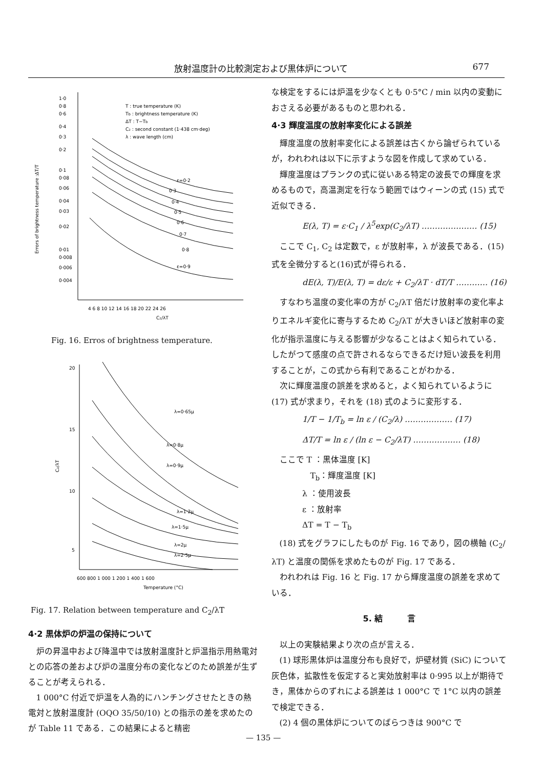放射温度計の比較測定および黒体炉について 677
1·0
0·8
0·6
0·4
0·3
0·2
0·1
0·08
0·06
0·04
0·03
0·02
0·01
0·008
0·006
0·004
Errors of brightness temperature :ΔT/T
T : true temperature (K)
Tb : brightness temperature (K)
ΔT : T−Tb
C₂ : second constant (1·438 cm·deg)
λ : wave length (cm)
ε=0·2
0·3
0·4
0·5
0·6
0·7
0·8
ε=0·9
4 6 8 10 12 14 16 18 20 22 24 26
C₂/λT
Fig. 16. Erros of brightness temperature.
20
15
10
5
C₂/λT
λ=0·65μ
λ=0·8μ
λ=0·9μ
λ=1·2μ
λ=1·5μ
λ=2μ
λ=2·5μ
600 800 1 000 1 200 1 400 1 600
Temperature (°C)
Fig. 17. Relation between temperature and C<sub>2</sub>/λT
4·2 黒体炉の炉温の保持について
炉の昇温中および降温中では放射温度計と炉温指示用熱電対との応答の差および炉の温度分布の変化などのため誤差が生ずることが考えられる．
1 000°C 付近で炉温を人為的にハンチングさせたときの熱電対と放射温度計 (OQO 35/50/10) との指示の差を求めたのが Table 11 である．この結果によると精密
な検定をするには炉温を少なくとも 0·5°C / min 以内の変動におさえる必要があるものと思われる．
4·3 輝度温度の放射率変化による誤差
輝度温度の放射率変化による誤差は古くから論ぜられているが，われわれは以下に示すような図を作成して求めている．
輝度温度はプランクの式に従いある特定の波長での輝度を求めるもので，高温測定を行なう範囲ではウィーンの式 (15) 式で近似できる．
E(λ, T) = ε·C<sub>1</sub> / λ<sup>5</sup>exp(C<sub>2</sub>/λT) ………………… (15)
ここで C<sub>1</sub>, C<sub>2</sub> は定数で，ε が放射率，λ が波長である．(15)式を全微分すると(16)式が得られる．
dE(λ, T)/E(λ, T) = dε/ε + C<sub>2</sub>/λT · dT/T ………… (16)
すなわち温度の変化率の方が C<sub>2</sub>/λT 倍だけ放射率の変化率よりエネルギ変化に寄与するため C<sub>2</sub>/λT が大きいほど放射率の変化が指示温度に与える影響が少なることはよく知られている．したがつて感度の点で許されるならできるだけ短い波長を利用することが，この式から有利であることがわかる．
次に輝度温度の誤差を求めると，よく知られているように (17) 式が求まり，それを (18) 式のように変形する．
1/T − 1/T<sub>b</sub> = ln ε / (C<sub>2</sub>/λ) ……………… (17)
ΔT/T = ln ε / (ln ε − C<sub>2</sub>/λT) ……………… (18)
ここで T ：黒体温度 [K]
T<sub>b</sub>：輝度温度 [K]
λ ：使用波長
ε ：放射率
ΔT = T − T<sub>b</sub>
(18) 式をグラフにしたものが Fig. 16 であり，図の横軸 (C<sub>2</sub>/λT) と温度の関係を求めたものが Fig. 17 である．
われわれは Fig. 16 と Fig. 17 から輝度温度の誤差を求めている．
5. 結　　　言
以上の実験結果より次の点が言える．
(1) 球形黒体炉は温度分布も良好で，炉壁材質 (SiC) について灰色体，拡散性を仮定すると実効放射率は 0·995 以上が期待でき，黒体からのずれによる誤差は 1 000°C で 1°C 以内の誤差で検定できる．
(2) 4 個の黒体炉についてのばらつきは 900°C で
— 135 —